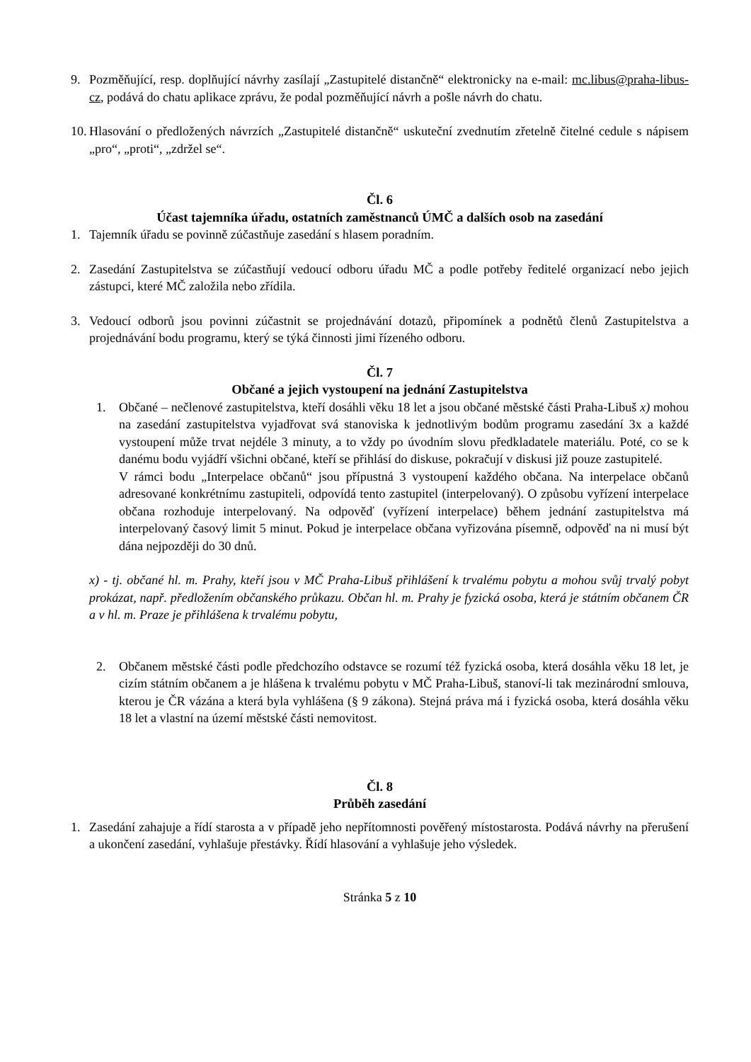9. Pozměňující, resp. doplňující návrhy zasílají „Zastupitelé distančně“ elektronicky na e-mail: mc.libus@praha-libus-cz, podává do chatu aplikace zprávu, že podal pozměňující návrh a pošle návrh do chatu.
10. Hlasování o předložených návrzích „Zastupitelé distančně“ uskuteční zvednutím zřetelně čitelné cedule s nápisem „pro“, „proti“, „zdržel se“.
Čl. 6
Účast tajemníka úřadu, ostatních zaměstnanců ÚMČ a dalších osob na zasedání
1. Tajemník úřadu se povinně zúčastňuje zasedání s hlasem poradním.
2. Zasedání Zastupitelstva se zúčastňují vedoucí odboru úřadu MČ a podle potřeby ředitelé organizací nebo jejich zástupci, které MČ založila nebo zřídila.
3. Vedoucí odborů jsou povinni zúčastnit se projednávání dotazů, připomínek a podnětů členů Zastupitelstva a projednávání bodu programu, který se týká činnosti jimi řízeného odboru.
Čl. 7
Občané a jejich vystoupení na jednání Zastupitelstva
1. Občané – nečlenové zastupitelstva, kteří dosáhli věku 18 let a jsou občané městské části Praha-Libuš x) mohou na zasedání zastupitelstva vyjadřovat svá stanoviska k jednotlivým bodům programu zasedání 3x a každé vystoupení může trvat nejdéle 3 minuty, a to vždy po úvodním slovu předkladatele materiálu. Poté, co se k danému bodu vyjádří všichni občané, kteří se přihlásí do diskuse, pokračují v diskusi již pouze zastupitelé.
V rámci bodu „Interpelace občanů“ jsou přípustná 3 vystoupení každého občana. Na interpelace občanů adresované konkrétnímu zastupiteli, odpovídá tento zastupitel (interpelovaný). O způsobu vyřízení interpelace občana rozhoduje interpelovaný. Na odpověď (vyřízení interpelace) během jednání zastupitelstva má interpelovaný časový limit 5 minut. Pokud je interpelace občana vyřizována písemně, odpověď na ni musí být dána nejpozději do 30 dnů.
x) - tj. občané hl. m. Prahy, kteří jsou v MČ Praha-Libuš přihlášení k trvalému pobytu a mohou svůj trvalý pobyt prokázat, např. předložením občanského průkazu. Občan hl. m. Prahy je fyzická osoba, která je státním občanem ČR a v hl. m. Praze je přihlášena k trvalému pobytu,
2. Občanem městské části podle předchozího odstavce se rozumí též fyzická osoba, která dosáhla věku 18 let, je cizím státním občanem a je hlášena k trvalému pobytu v MČ Praha-Libuš, stanoví-li tak mezinárodní smlouva, kterou je ČR vázána a která byla vyhlášena (§ 9 zákona). Stejná práva má i fyzická osoba, která dosáhla věku 18 let a vlastní na území městské části nemovitost.
Čl. 8
Průběh zasedání
1. Zasedání zahajuje a řídí starosta a v případě jeho nepřítomnosti pověřený místostarosta. Podává návrhy na přerušení a ukončení zasedání, vyhlašuje přestávky. Řídí hlasování a vyhlašuje jeho výsledek.
Stránka 5 z 10